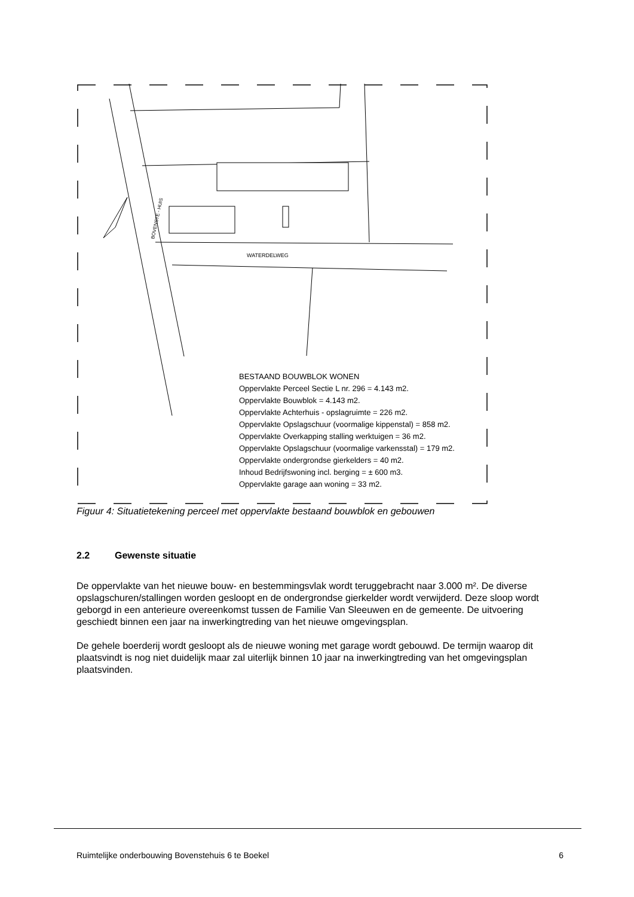BOVENSTE - HUIS
WATERDELWEG
BESTAAND BOUWBLOK WONEN
Oppervlakte Perceel Sectie L nr. 296 = 4.143 m2.
Oppervlakte Bouwblok = 4.143 m2.
Oppervlakte Achterhuis - opslagruimte = 226 m2.
Oppervlakte Opslagschuur (voormalige kippenstal) = 858 m2.
Oppervlakte Overkapping stalling werktuigen = 36 m2.
Oppervlakte Opslagschuur (voormalige varkensstal) = 179 m2.
Oppervlakte ondergrondse gierkelders = 40 m2.
Inhoud Bedrijfswoning incl. berging = ± 600 m3.
Oppervlakte garage aan woning = 33 m2.
Figuur 4: Situatietekening perceel met oppervlakte bestaand bouwblok en gebouwen
2.2 Gewenste situatie
De oppervlakte van het nieuwe bouw- en bestemmingsvlak wordt teruggebracht naar 3.000 m². De diverse opslagschuren/stallingen worden gesloopt en de ondergrondse gierkelder wordt verwijderd. Deze sloop wordt geborgd in een anterieure overeenkomst tussen de Familie Van Sleeuwen en de gemeente. De uitvoering geschiedt binnen een jaar na inwerkingtreding van het nieuwe omgevingsplan.
De gehele boerderij wordt gesloopt als de nieuwe woning met garage wordt gebouwd. De termijn waarop dit plaatsvindt is nog niet duidelijk maar zal uiterlijk binnen 10 jaar na inwerkingtreding van het omgevingsplan plaatsvinden.
Ruimtelijke onderbouwing Bovenstehuis 6 te Boekel 6